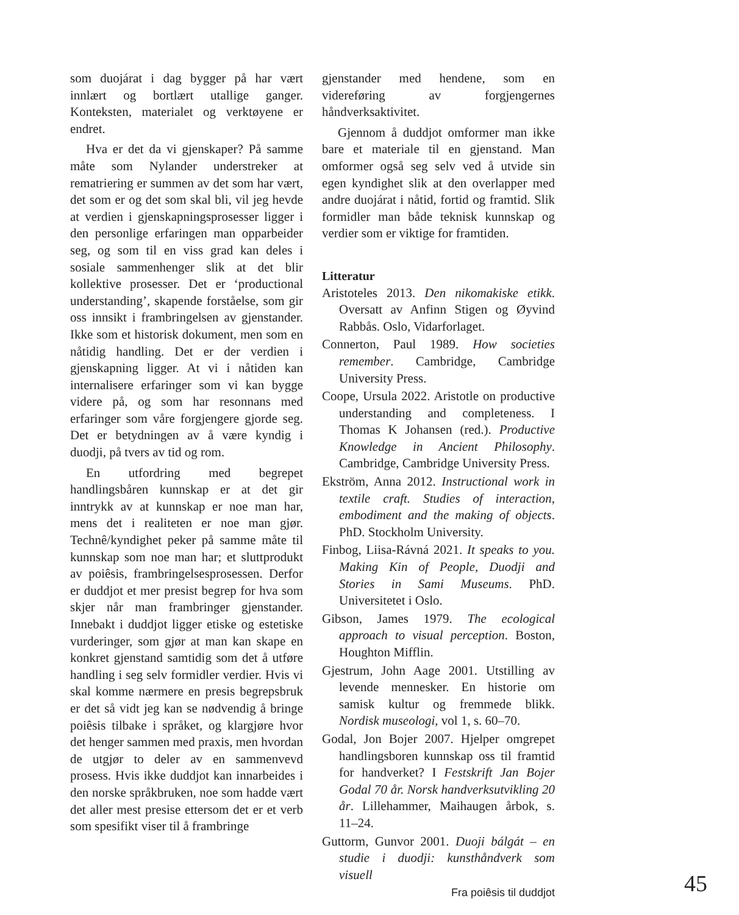som duojárat i dag bygger på har vært innlært og bortlært utallige ganger. Konteksten, materialet og verktøyene er endret.
Hva er det da vi gjenskaper? På samme måte som Nylander understreker at rematriering er summen av det som har vært, det som er og det som skal bli, vil jeg hevde at verdien i gjenskapningsprosesser ligger i den personlige erfaringen man opparbeider seg, og som til en viss grad kan deles i sosiale sammenhenger slik at det blir kollektive prosesser. Det er ‘productional understanding’, skapende forståelse, som gir oss innsikt i frambringelsen av gjenstander. Ikke som et historisk dokument, men som en nåtidig handling. Det er der verdien i gjenskapning ligger. At vi i nåtiden kan internalisere erfaringer som vi kan bygge videre på, og som har resonnans med erfaringer som våre forgjengere gjorde seg. Det er betydningen av å være kyndig i duodji, på tvers av tid og rom.
En utfordring med begrepet handlingsbåren kunnskap er at det gir inntrykk av at kunnskap er noe man har, mens det i realiteten er noe man gjør. Technê/kyndighet peker på samme måte til kunnskap som noe man har; et sluttprodukt av poiêsis, frambringelsesprosessen. Derfor er duddjot et mer presist begrep for hva som skjer når man frambringer gjenstander. Innebakt i duddjot ligger etiske og estetiske vurderinger, som gjør at man kan skape en konkret gjenstand samtidig som det å utføre handling i seg selv formidler verdier. Hvis vi skal komme nærmere en presis begrepsbruk er det så vidt jeg kan se nødvendig å bringe poiêsis tilbake i språket, og klargjøre hvor det henger sammen med praxis, men hvordan de utgjør to deler av en sammenvevd prosess. Hvis ikke duddjot kan innarbeides i den norske språkbruken, noe som hadde vært det aller mest presise ettersom det er et verb som spesifikt viser til å frambringe
gjenstander med hendene, som en videreføring av forgjengernes håndverksaktivitet.
Gjennom å duddjot omformer man ikke bare et materiale til en gjenstand. Man omformer også seg selv ved å utvide sin egen kyndighet slik at den overlapper med andre duojárat i nåtid, fortid og framtid. Slik formidler man både teknisk kunnskap og verdier som er viktige for framtiden.
Litteratur
Aristoteles 2013. Den nikomakiske etikk. Oversatt av Anfinn Stigen og Øyvind Rabbås. Oslo, Vidarforlaget.
Connerton, Paul 1989. How societies remember. Cambridge, Cambridge University Press.
Coope, Ursula 2022. Aristotle on productive understanding and completeness. I Thomas K Johansen (red.). Productive Knowledge in Ancient Philosophy. Cambridge, Cambridge University Press.
Ekström, Anna 2012. Instructional work in textile craft. Studies of interaction, embodiment and the making of objects. PhD. Stockholm University.
Finbog, Liisa-Rávná 2021. It speaks to you. Making Kin of People, Duodji and Stories in Sami Museums. PhD. Universitetet i Oslo.
Gibson, James 1979. The ecological approach to visual perception. Boston, Houghton Mifflin.
Gjestrum, John Aage 2001. Utstilling av levende mennesker. En historie om samisk kultur og fremmede blikk. Nordisk museologi, vol 1, s. 60–70.
Godal, Jon Bojer 2007. Hjelper omgrepet handlingsboren kunnskap oss til framtid for handverket? I Festskrift Jan Bojer Godal 70 år. Norsk handverksutvikling 20 år. Lillehammer, Maihaugen årbok, s. 11–24.
Guttorm, Gunvor 2001. Duoji bálgát – en studie i duodji: kunsthåndverk som visuell
Fra poiêsis til duddjot
45